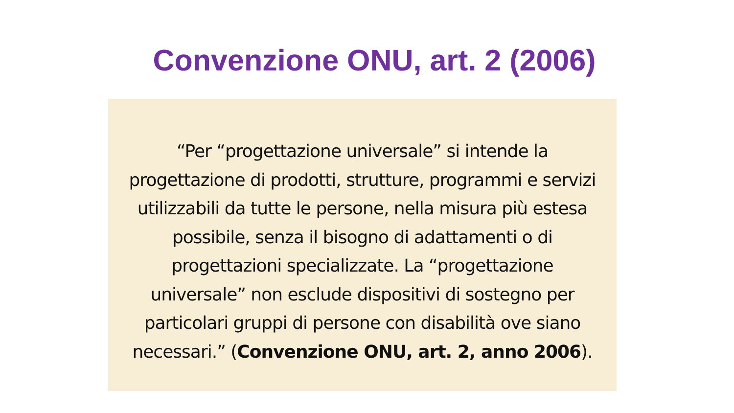Convenzione ONU, art. 2 (2006)
“Per “progettazione universale” si intende la progettazione di prodotti, strutture, programmi e servizi utilizzabili da tutte le persone, nella misura più estesa possibile, senza il bisogno di adattamenti o di progettazioni specializzate. La “progettazione universale” non esclude dispositivi di sostegno per particolari gruppi di persone con disabilità ove siano necessari.” (Convenzione ONU, art. 2, anno 2006).